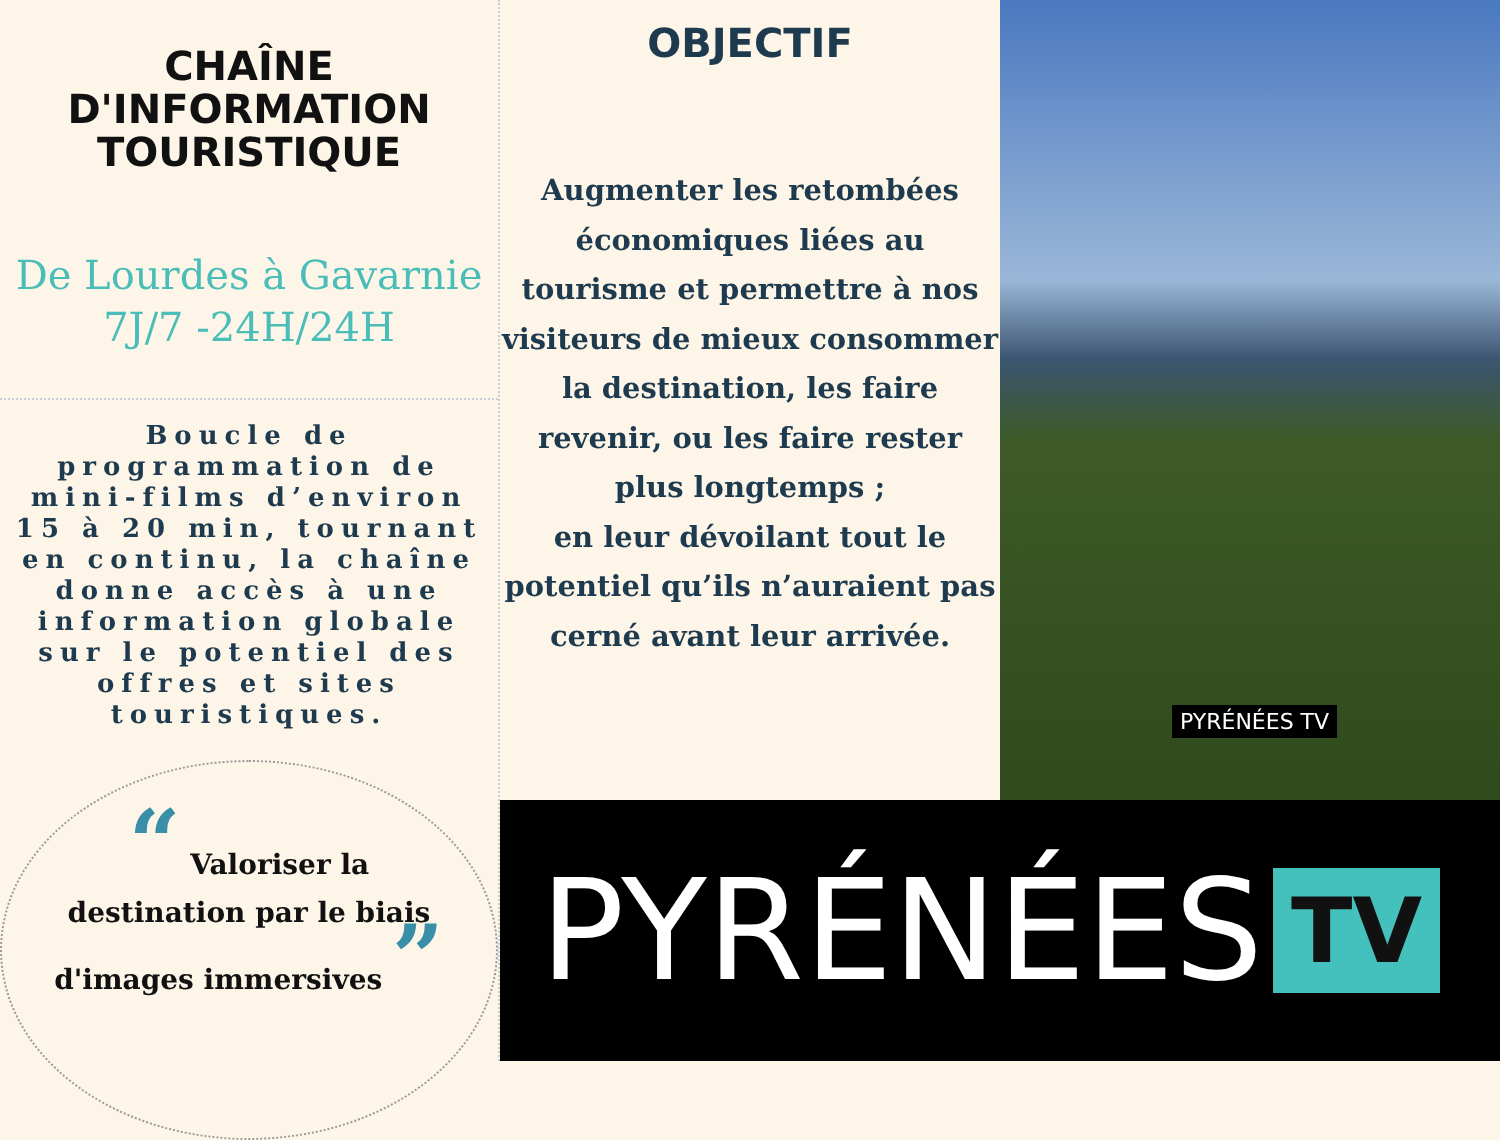CHAÎNE
D'INFORMATION
TOURISTIQUE
De Lourdes à Gavarnie
7J/7 -24H/24H
Boucle de programmation de mini-films d’environ 15 à 20 min, tournant en continu, la chaîne donne accès à une information globale sur le potentiel des offres et sites touristiques.
“ Valoriser la destination par le biais d'images immersives ”
OBJECTIF
Augmenter les retombées économiques liées au tourisme et permettre à nos visiteurs de mieux consommer la destination, les faire revenir, ou les faire rester plus longtemps ;
en leur dévoilant tout le potentiel qu’ils n’auraient pas cerné avant leur arrivée.
PYRÉNÉES TV
PYRÉNÉES TV